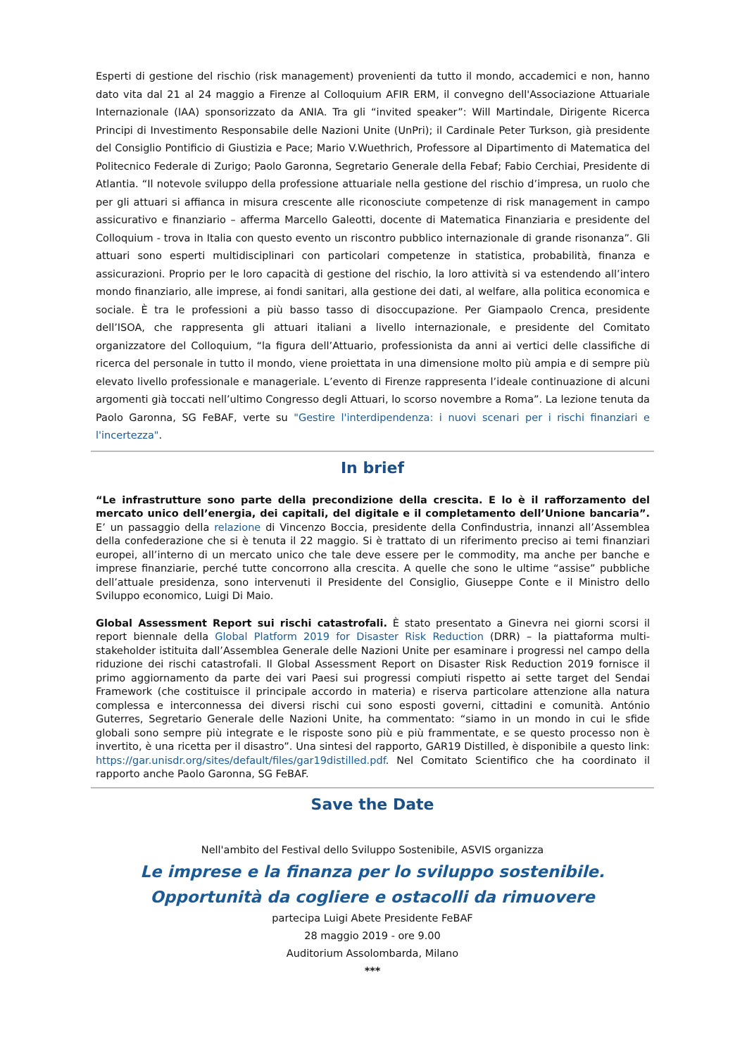Esperti di gestione del rischio (risk management) provenienti da tutto il mondo, accademici e non, hanno dato vita dal 21 al 24 maggio a Firenze al Colloquium AFIR ERM, il convegno dell'Associazione Attuariale Internazionale (IAA) sponsorizzato da ANIA. Tra gli “invited speaker”: Will Martindale, Dirigente Ricerca Principi di Investimento Responsabile delle Nazioni Unite (UnPri); il Cardinale Peter Turkson, già presidente del Consiglio Pontificio di Giustizia e Pace; Mario V.Wuethrich, Professore al Dipartimento di Matematica del Politecnico Federale di Zurigo; Paolo Garonna, Segretario Generale della Febaf; Fabio Cerchiai, Presidente di Atlantia. “Il notevole sviluppo della professione attuariale nella gestione del rischio d’impresa, un ruolo che per gli attuari si affianca in misura crescente alle riconosciute competenze di risk management in campo assicurativo e finanziario – afferma Marcello Galeotti, docente di Matematica Finanziaria e presidente del Colloquium - trova in Italia con questo evento un riscontro pubblico internazionale di grande risonanza”. Gli attuari sono esperti multidisciplinari con particolari competenze in statistica, probabilità, finanza e assicurazioni. Proprio per le loro capacità di gestione del rischio, la loro attività si va estendendo all’intero mondo finanziario, alle imprese, ai fondi sanitari, alla gestione dei dati, al welfare, alla politica economica e sociale. È tra le professioni a più basso tasso di disoccupazione. Per Giampaolo Crenca, presidente dell’ISOA, che rappresenta gli attuari italiani a livello internazionale, e presidente del Comitato organizzatore del Colloquium, “la figura dell’Attuario, professionista da anni ai vertici delle classifiche di ricerca del personale in tutto il mondo, viene proiettata in una dimensione molto più ampia e di sempre più elevato livello professionale e manageriale. L’evento di Firenze rappresenta l’ideale continuazione di alcuni argomenti già toccati nell’ultimo Congresso degli Attuari, lo scorso novembre a Roma”. La lezione tenuta da Paolo Garonna, SG FeBAF, verte su "Gestire l'interdipendenza: i nuovi scenari per i rischi finanziari e l'incertezza".
In brief
“Le infrastrutture sono parte della precondizione della crescita. E lo è il rafforzamento del mercato unico dell’energia, dei capitali, del digitale e il completamento dell’Unione bancaria”. E’ un passaggio della relazione di Vincenzo Boccia, presidente della Confindustria, innanzi all’Assemblea della confederazione che si è tenuta il 22 maggio. Si è trattato di un riferimento preciso ai temi finanziari europei, all’interno di un mercato unico che tale deve essere per le commodity, ma anche per banche e imprese finanziarie, perché tutte concorrono alla crescita. A quelle che sono le ultime “assise” pubbliche dell’attuale presidenza, sono intervenuti il Presidente del Consiglio, Giuseppe Conte e il Ministro dello Sviluppo economico, Luigi Di Maio.
Global Assessment Report sui rischi catastrofali. È stato presentato a Ginevra nei giorni scorsi il report biennale della Global Platform 2019 for Disaster Risk Reduction (DRR) – la piattaforma multi-stakeholder istituita dall’Assemblea Generale delle Nazioni Unite per esaminare i progressi nel campo della riduzione dei rischi catastrofali. Il Global Assessment Report on Disaster Risk Reduction 2019 fornisce il primo aggiornamento da parte dei vari Paesi sui progressi compiuti rispetto ai sette target del Sendai Framework (che costituisce il principale accordo in materia) e riserva particolare attenzione alla natura complessa e interconnessa dei diversi rischi cui sono esposti governi, cittadini e comunità. António Guterres, Segretario Generale delle Nazioni Unite, ha commentato: “siamo in un mondo in cui le sfide globali sono sempre più integrate e le risposte sono più e più frammentate, e se questo processo non è invertito, è una ricetta per il disastro”. Una sintesi del rapporto, GAR19 Distilled, è disponibile a questo link: https://gar.unisdr.org/sites/default/files/gar19distilled.pdf. Nel Comitato Scientifico che ha coordinato il rapporto anche Paolo Garonna, SG FeBAF.
Save the Date
Nell'ambito del Festival dello Sviluppo Sostenibile, ASVIS organizza
Le imprese e la finanza per lo sviluppo sostenibile.
Opportunità da cogliere e ostacolli da rimuovere
partecipa Luigi Abete Presidente FeBAF
28 maggio 2019 - ore 9.00
Auditorium Assolombarda, Milano
***